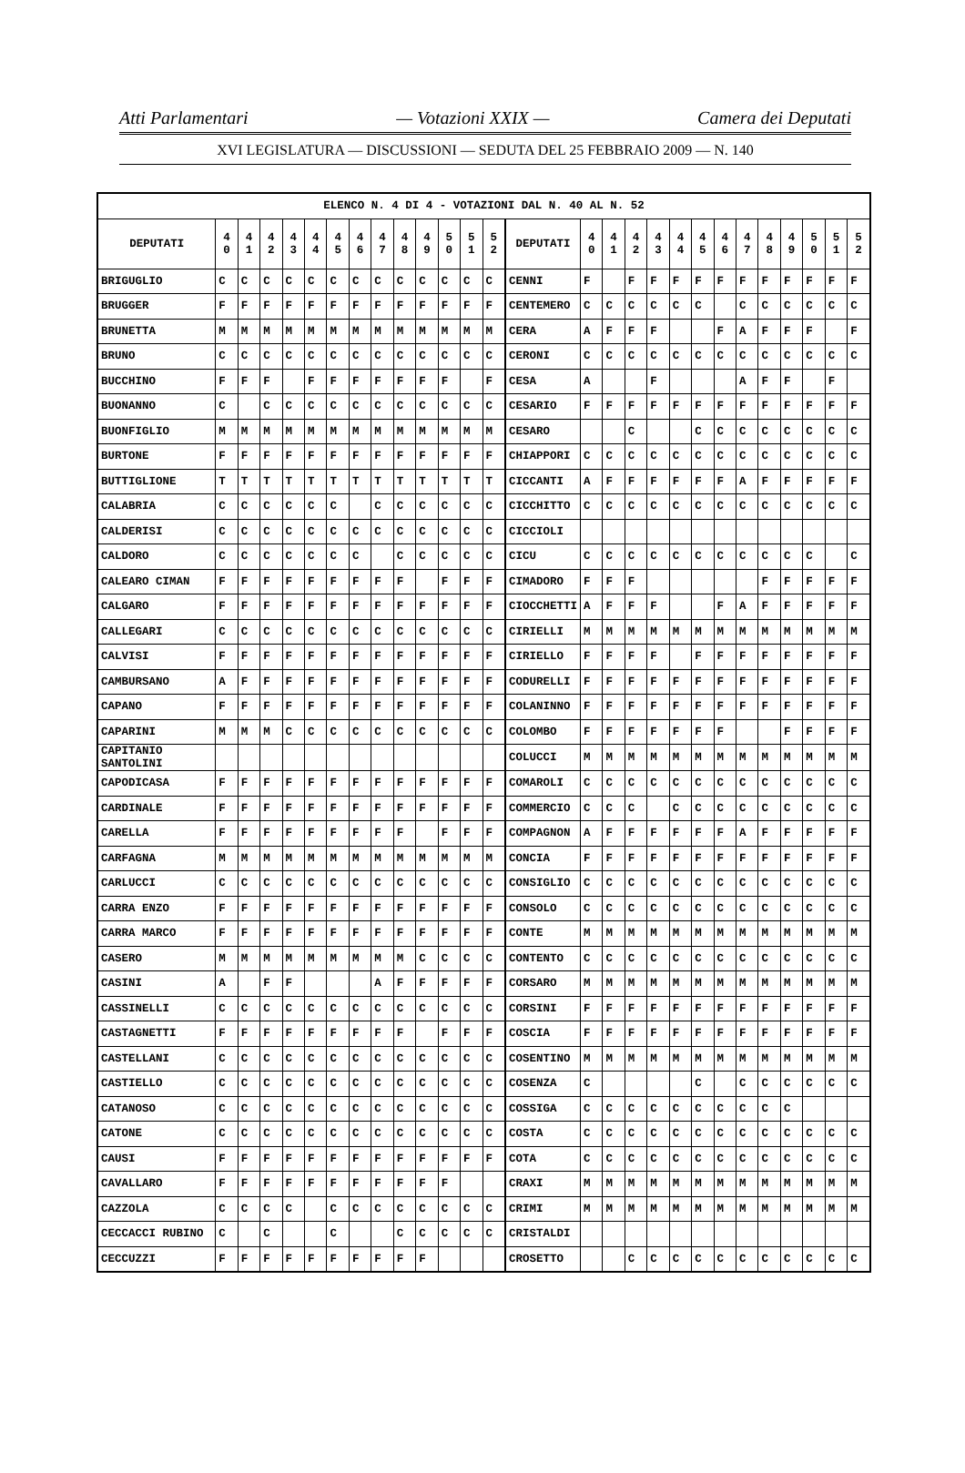Atti Parlamentari — Votazioni XXIX — Camera dei Deputati
XVI LEGISLATURA — DISCUSSIONI — SEDUTA DEL 25 FEBBRAIO 2009 — N. 140
| ELENCO N. 4 DI 4 - VOTAZIONI DAL N. 40 AL N. 52 | | | | | | | | | | | | | | | | | | | | | | | | | | | |
| --- | --- | --- | --- | --- | --- | --- | --- | --- | --- | --- | --- | --- | --- | --- | --- | --- | --- | --- | --- | --- | --- | --- | --- | --- | --- | --- | --- |
| DEPUTATI | 4 0 | 4 1 | 4 2 | 4 3 | 4 4 | 4 5 | 4 6 | 4 7 | 4 8 | 4 9 | 5 0 | 5 1 | 5 2 | DEPUTATI | 4 0 | 4 1 | 4 2 | 4 3 | 4 4 | 4 5 | 4 6 | 4 7 | 4 8 | 4 9 | 5 0 | 5 1 | 5 2 |
| BRIGUGLIO | C | C | C | C | C | C | C | C | C | C | C | C | C | CENNI | F | | F | F | F | F | F | F | F | F | F | F | F |
| BRUGGER | F | F | F | F | F | F | F | F | F | F | F | F | F | CENTEMERO | C | C | C | C | C | C | | C | C | C | C | C | C |
| BRUNETTA | M | M | M | M | M | M | M | M | M | M | M | M | M | CERA | A | F | F | F | | | F | A | F | F | F | | F |
| BRUNO | C | C | C | C | C | C | C | C | C | C | C | C | C | CERONI | C | C | C | C | C | C | C | C | C | C | C | C | C |
| BUCCHINO | F | F | F | | F | F | F | F | F | F | F | | F | CESA | A | | | F | | | | A | F | F | | F | |
| BUONANNO | C | | C | C | C | C | C | C | C | C | C | C | C | CESARIO | F | F | F | F | F | F | F | F | F | F | F | F | F |
| BUONFIGLIO | M | M | M | M | M | M | M | M | M | M | M | M | M | CESARO | | | C | | | C | C | C | C | C | C | C | C |
| BURTONE | F | F | F | F | F | F | F | F | F | F | F | F | F | CHIAPPORI | C | C | C | C | C | C | C | C | C | C | C | C | C |
| BUTTIGLIONE | T | T | T | T | T | T | T | T | T | T | T | T | T | CICCANTI | A | F | F | F | F | F | F | A | F | F | F | F | F |
| CALABRIA | C | C | C | C | C | C | | C | C | C | C | C | C | CICCHITTO | C | C | C | C | C | C | C | C | C | C | C | C | C |
| CALDERISI | C | C | C | C | C | C | C | C | C | C | C | C | C | CICCIOLI | | | | | | | | | | | | | |
| CALDORO | C | C | C | C | C | C | C | | C | C | C | C | C | CICU | C | C | C | C | C | C | C | C | C | C | C | | C |
| CALEARO CIMAN | F | F | F | F | F | F | F | F | F | | F | F | F | CIMADORO | F | F | F | | | | | | F | F | F | F | F |
| CALGARO | F | F | F | F | F | F | F | F | F | F | F | F | F | CIOCCHETTI | A | F | F | F | | | F | A | F | F | F | F | F |
| CALLEGARI | C | C | C | C | C | C | C | C | C | C | C | C | C | CIRIELLI | M | M | M | M | M | M | M | M | M | M | M | M | M |
| CALVISI | F | F | F | F | F | F | F | F | F | F | F | F | F | CIRIELLO | F | F | F | F | | F | F | F | F | F | F | F | F |
| CAMBURSANO | A | F | F | F | F | F | F | F | F | F | F | F | F | CODURELLI | F | F | F | F | F | F | F | F | F | F | F | F | F |
| CAPANO | F | F | F | F | F | F | F | F | F | F | F | F | F | COLANINNO | F | F | F | F | F | F | F | F | F | F | F | F | F |
| CAPARINI | M | M | M | C | C | C | C | C | C | C | C | C | C | COLOMBO | F | F | F | F | F | F | F | | | F | F | F | F |
| CAPITANIO SANTOLINI | | | | | | | | | | | | | | COLUCCI | M | M | M | M | M | M | M | M | M | M | M | M | M |
| CAPODICASA | F | F | F | F | F | F | F | F | F | F | F | F | F | COMAROLI | C | C | C | C | C | C | C | C | C | C | C | C | C |
| CARDINALE | F | F | F | F | F | F | F | F | F | F | F | F | F | COMMERCIO | C | C | C | | C | C | C | C | C | C | C | C | C |
| CARELLA | F | F | F | F | F | F | F | F | F | | F | F | F | COMPAGNON | A | F | F | F | F | F | F | A | F | F | F | F | F |
| CARFAGNA | M | M | M | M | M | M | M | M | M | M | M | M | M | CONCIA | F | F | F | F | F | F | F | F | F | F | F | F | F |
| CARLUCCI | C | C | C | C | C | C | C | C | C | C | C | C | C | CONSIGLIO | C | C | C | C | C | C | C | C | C | C | C | C | C |
| CARRA ENZO | F | F | F | F | F | F | F | F | F | F | F | F | F | CONSOLO | C | C | C | C | C | C | C | C | C | C | C | C | C |
| CARRA MARCO | F | F | F | F | F | F | F | F | F | F | F | F | F | CONTE | M | M | M | M | M | M | M | M | M | M | M | M | M |
| CASERO | M | M | M | M | M | M | M | M | M | C | C | C | C | CONTENTO | C | C | C | C | C | C | C | C | C | C | C | C | C |
| CASINI | A | | F | F | | | | A | F | F | F | F | F | CORSARO | M | M | M | M | M | M | M | M | M | M | M | M | M |
| CASSINELLI | C | C | C | C | C | C | C | C | C | C | C | C | C | CORSINI | F | F | F | F | F | F | F | F | F | F | F | F | F |
| CASTAGNETTI | F | F | F | F | F | F | F | F | F | | F | F | F | COSCIA | F | F | F | F | F | F | F | F | F | F | F | F | F |
| CASTELLANI | C | C | C | C | C | C | C | C | C | C | C | C | C | COSENTINO | M | M | M | M | M | M | M | M | M | M | M | M | M |
| CASTIELLO | C | C | C | C | C | C | C | C | C | C | C | C | C | COSENZA | C | | | | | C | | C | C | C | C | C | C |
| CATANOSO | C | C | C | C | C | C | C | C | C | C | C | C | C | COSSIGA | C | C | C | C | C | C | C | C | C | C | | | |
| CATONE | C | C | C | C | C | C | C | C | C | C | C | C | C | COSTA | C | C | C | C | C | C | C | C | C | C | C | C | C |
| CAUSI | F | F | F | F | F | F | F | F | F | F | F | F | F | COTA | C | C | C | C | C | C | C | C | C | C | C | C | C |
| CAVALLARO | F | F | F | F | F | F | F | F | F | F | F | | | CRAXI | M | M | M | M | M | M | M | M | M | M | M | M | M |
| CAZZOLA | C | C | C | C | | C | C | C | C | C | C | C | C | CRIMI | M | M | M | M | M | M | M | M | M | M | M | M | M |
| CECCACCI RUBINO | C | | C | | | C | | | C | C | C | C | C | CRISTALDI | | | | | | | | | | | | | |
| CECCUZZI | F | F | F | F | F | F | F | F | F | F | | | | CROSETTO | | | C | C | C | C | C | C | C | C | C | C | C |